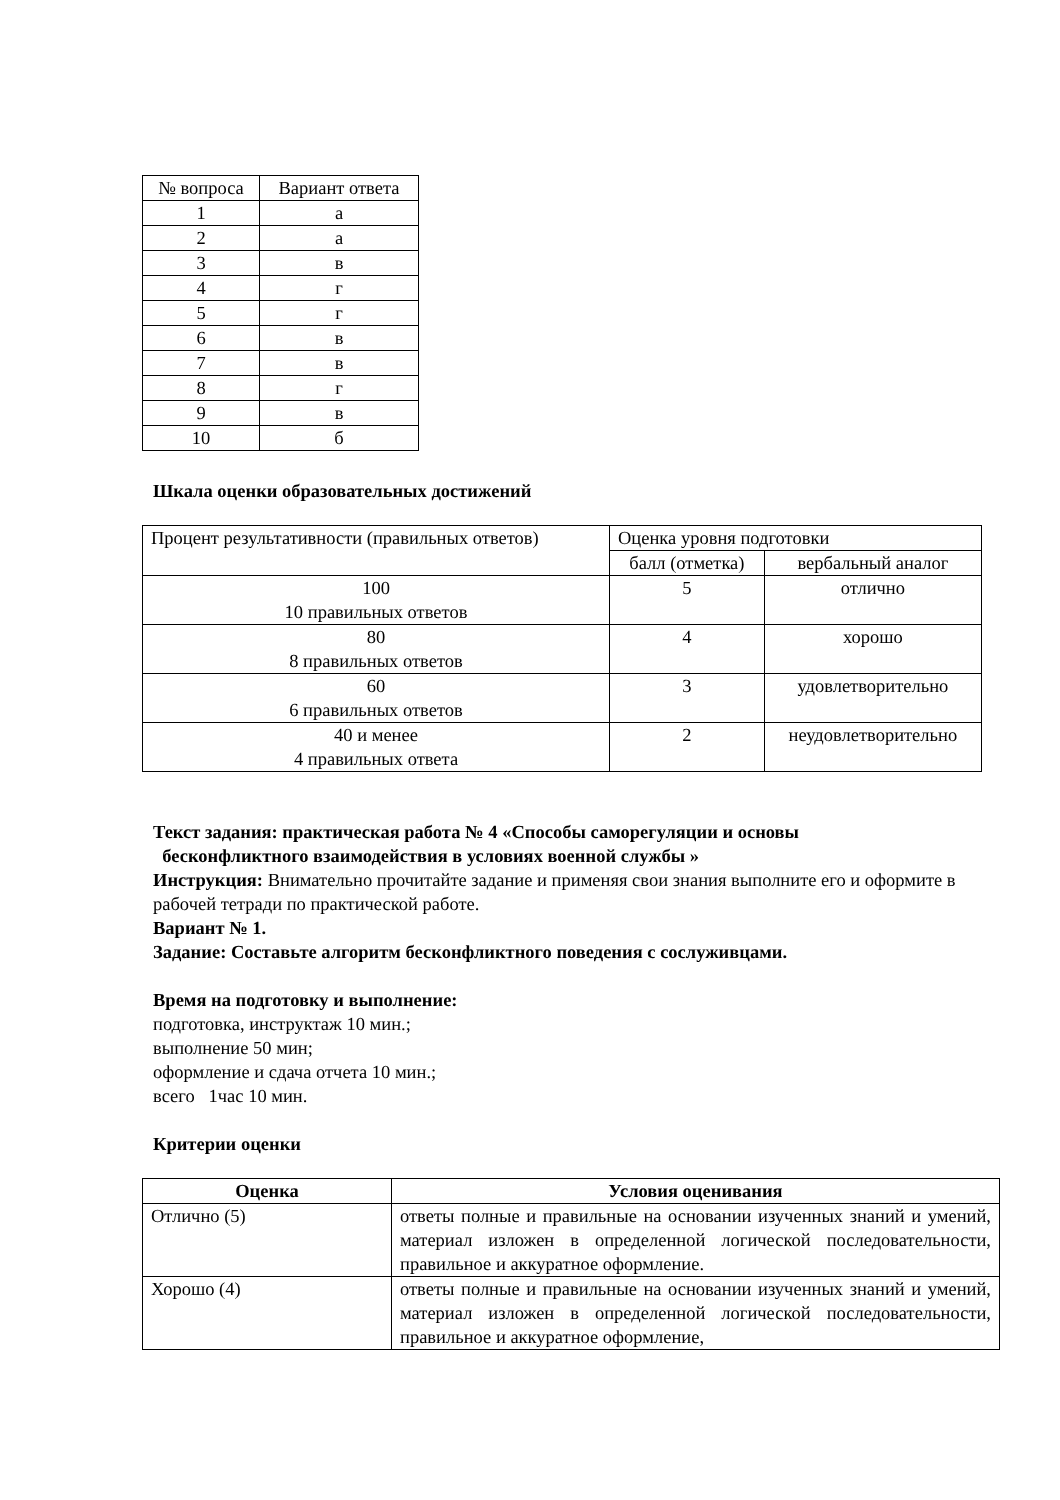| № вопроса | Вариант ответа |
| --- | --- |
| 1 | а |
| 2 | а |
| 3 | в |
| 4 | г |
| 5 | г |
| 6 | в |
| 7 | в |
| 8 | г |
| 9 | в |
| 10 | б |
Шкала оценки образовательных достижений
| Процент результативности (правильных ответов) | Оценка уровня подготовки | |
| | балл (отметка) | вербальный аналог |
| 100 10 правильных ответов | 5 | отлично |
| 80 8 правильных ответов | 4 | хорошо |
| 60 6 правильных ответов | 3 | удовлетворительно |
| 40 и менее 4 правильных ответа | 2 | неудовлетворительно |
Текст задания: практическая работа № 4 «Способы саморегуляции и основы
бесконфликтного взаимодействия в условиях военной службы »
Инструкция: Внимательно прочитайте задание и применяя свои знания выполните его и оформите в рабочей тетради по практической работе.
Вариант № 1.
Задание: Составьте алгоритм бесконфликтного поведения с сослуживцами.
Время на подготовку и выполнение:
подготовка, инструктаж 10 мин.;
выполнение 50 мин;
оформление и сдача отчета 10 мин.;
всего 1час 10 мин.
Критерии оценки
| Оценка | Условия оценивания |
| --- | --- |
| Отлично (5) | ответы полные и правильные на основании изученных знаний и умений, материал изложен в определенной логической последовательности, правильное и аккуратное оформление. |
| Хорошо (4) | ответы полные и правильные на основании изученных знаний и умений, материал изложен в определенной логической последовательности, правильное и аккуратное оформление, |